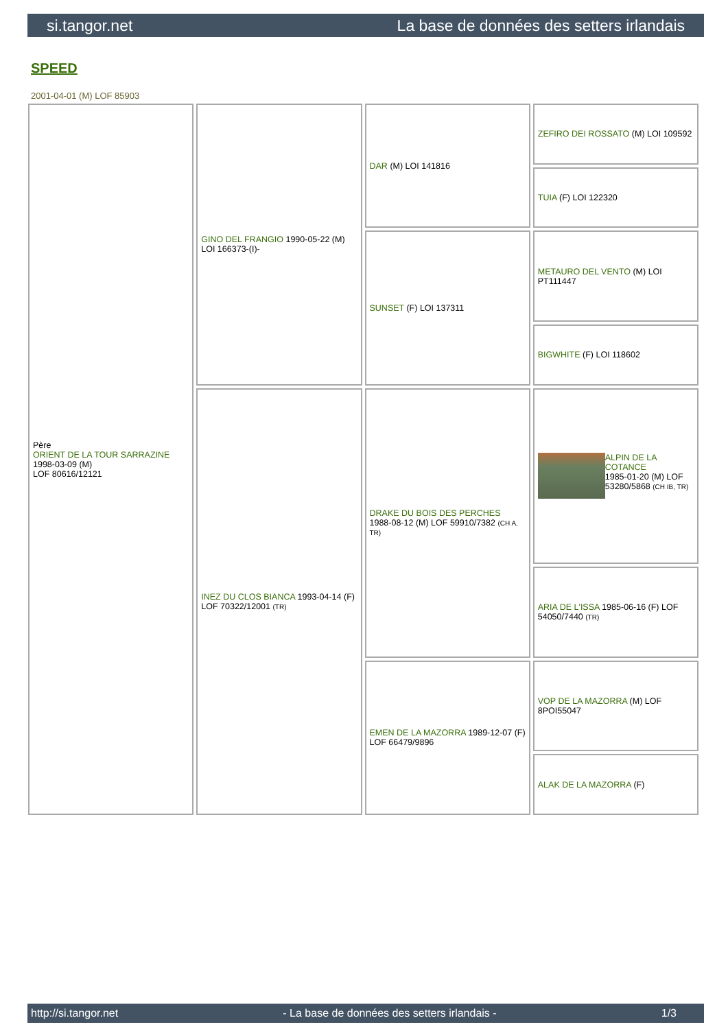si.tangor.net La base de données des setters irlandais
SPEED
2001-04-01 (M) LOF 85903
| Père ORIENT DE LA TOUR SARRAZINE 1998-03-09 (M) LOF 80616/12121 | GINO DEL FRANGIO 1990-05-22 (M) LOI 166373-(I)- | DAR (M) LOI 141816 | ZEFIRO DEI ROSSATO (M) LOI 109592 |
| | | | TUIA (F) LOI 122320 |
| | | SUNSET (F) LOI 137311 | METAURO DEL VENTO (M) LOI PT111447 |
| | | | BIGWHITE (F) LOI 118602 |
| | INEZ DU CLOS BIANCA 1993-04-14 (F) LOF 70322/12001 (TR) | DRAKE DU BOIS DES PERCHES 1988-08-12 (M) LOF 59910/7382 (CH A, TR) | ALPIN DE LA COTANCE 1985-01-20 (M) LOF 53280/5868 (CH IB, TR) |
| | | | ARIA DE L'ISSA 1985-06-16 (F) LOF 54050/7440 (TR) |
| | | EMEN DE LA MAZORRA 1989-12-07 (F) LOF 66479/9896 | VOP DE LA MAZORRA (M) LOF 8POI55047 |
| | | | ALAK DE LA MAZORRA (F) |
http://si.tangor.net - La base de données des setters irlandais - 1/3